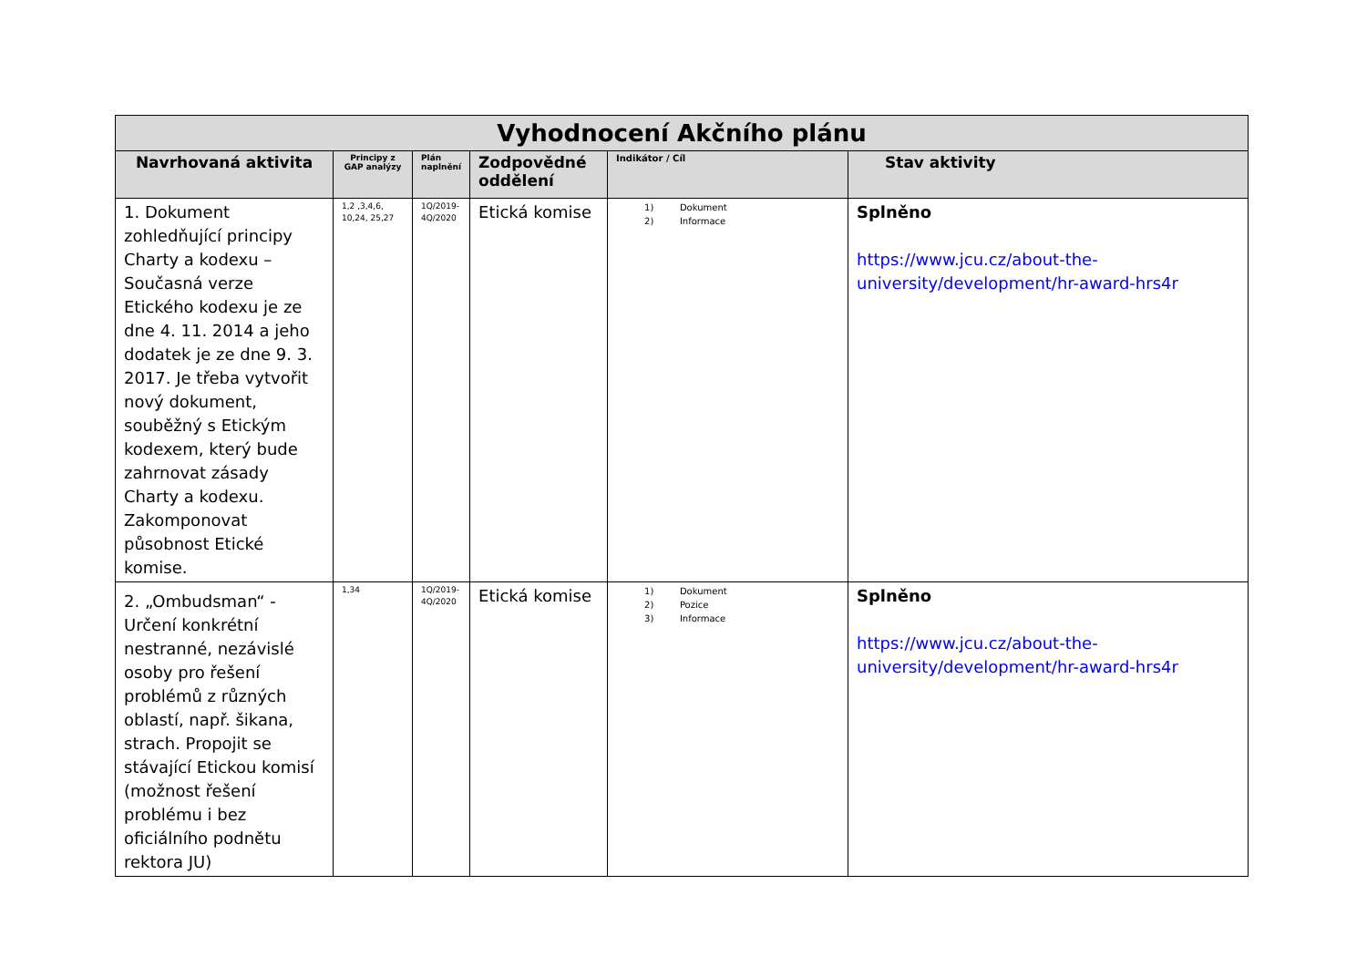| Vyhodnocení Akčního plánu | | | | | |
| Navrhovaná aktivita | Principy z GAP analýzy | Plán naplnění | Zodpovědné oddělení | Indikátor / Cíl | Stav aktivity |
| 1. Dokument zohledňující principy Charty a kodexu – Současná verze Etického kodexu je ze dne 4. 11. 2014 a jeho dodatek je ze dne 9. 3. 2017. Je třeba vytvořit nový dokument, souběžný s Etickým kodexem, který bude zahrnovat zásady Charty a kodexu. Zakomponovat působnost Etické komise. | 1,2 ,3,4,6, 10,24, 25,27 | 1Q/2019- 4Q/2020 | Etická komise | 1) Dokument 2) Informace | Splněno https://www.jcu.cz/about-the-university/development/hr-award-hrs4r |
| 2. „Ombudsman“ - Určení konkrétní nestranné, nezávislé osoby pro řešení problémů z různých oblastí, např. šikana, strach. Propojit se stávající Etickou komisí (možnost řešení problému i bez oficiálního podnětu rektora JU) | 1,34 | 1Q/2019- 4Q/2020 | Etická komise | 1) Dokument 2) Pozice 3) Informace | Splněno https://www.jcu.cz/about-the-university/development/hr-award-hrs4r |